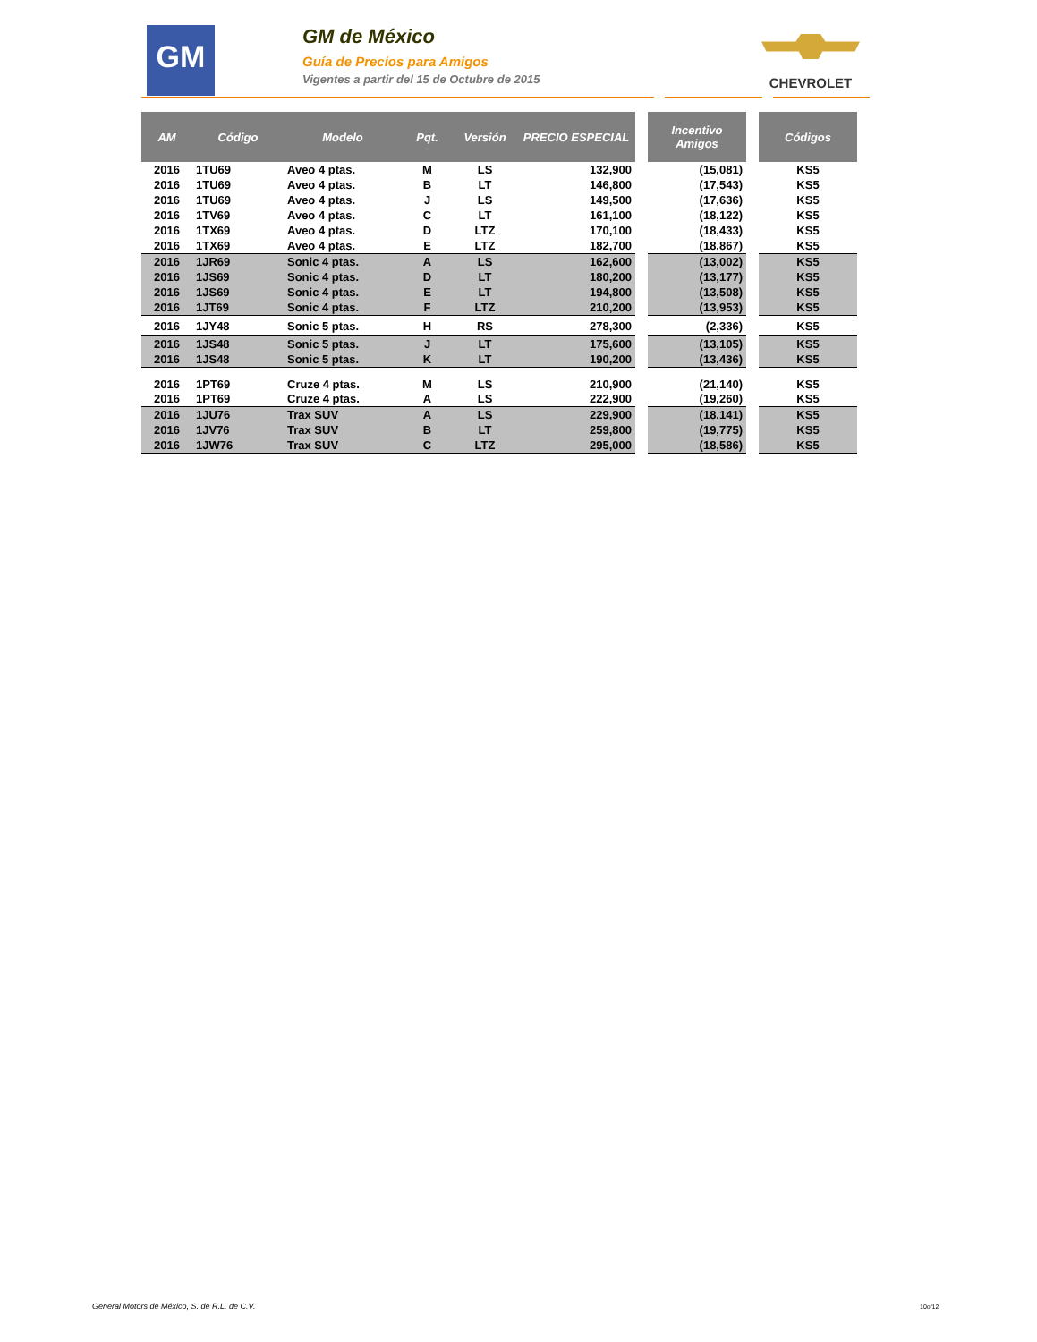GM
GM de México
Guía de Precios para Amigos
Vigentes a partir del 15 de Octubre de 2015
CHEVROLET
| AM | Código | Modelo | Pqt. | Versión | PRECIO ESPECIAL | | Incentivo Amigos | | Códigos |
| --- | --- | --- | --- | --- | --- | --- | --- | --- | --- |
| 2016 | 1TU69 | Aveo 4 ptas. | M | LS | 132,900 | | (15,081) | | KS5 |
| 2016 | 1TU69 | Aveo 4 ptas. | B | LT | 146,800 | | (17,543) | | KS5 |
| 2016 | 1TU69 | Aveo 4 ptas. | J | LS | 149,500 | | (17,636) | | KS5 |
| 2016 | 1TV69 | Aveo 4 ptas. | C | LT | 161,100 | | (18,122) | | KS5 |
| 2016 | 1TX69 | Aveo 4 ptas. | D | LTZ | 170,100 | | (18,433) | | KS5 |
| 2016 | 1TX69 | Aveo 4 ptas. | E | LTZ | 182,700 | | (18,867) | | KS5 |
| 2016 | 1JR69 | Sonic 4 ptas. | A | LS | 162,600 | | (13,002) | | KS5 |
| 2016 | 1JS69 | Sonic 4 ptas. | D | LT | 180,200 | | (13,177) | | KS5 |
| 2016 | 1JS69 | Sonic 4 ptas. | E | LT | 194,800 | | (13,508) | | KS5 |
| 2016 | 1JT69 | Sonic 4 ptas. | F | LTZ | 210,200 | | (13,953) | | KS5 |
| 2016 | 1JY48 | Sonic 5 ptas. | H | RS | 278,300 | | (2,336) | | KS5 |
| 2016 | 1JS48 | Sonic 5 ptas. | J | LT | 175,600 | | (13,105) | | KS5 |
| 2016 | 1JS48 | Sonic 5 ptas. | K | LT | 190,200 | | (13,436) | | KS5 |
| 2016 | 1PT69 | Cruze 4 ptas. | M | LS | 210,900 | | (21,140) | | KS5 |
| 2016 | 1PT69 | Cruze 4 ptas. | A | LS | 222,900 | | (19,260) | | KS5 |
| 2016 | 1JU76 | Trax SUV | A | LS | 229,900 | | (18,141) | | KS5 |
| 2016 | 1JV76 | Trax SUV | B | LT | 259,800 | | (19,775) | | KS5 |
| 2016 | 1JW76 | Trax SUV | C | LTZ | 295,000 | | (18,586) | | KS5 |
General Motors de México, S. de R.L. de C.V.
10of12